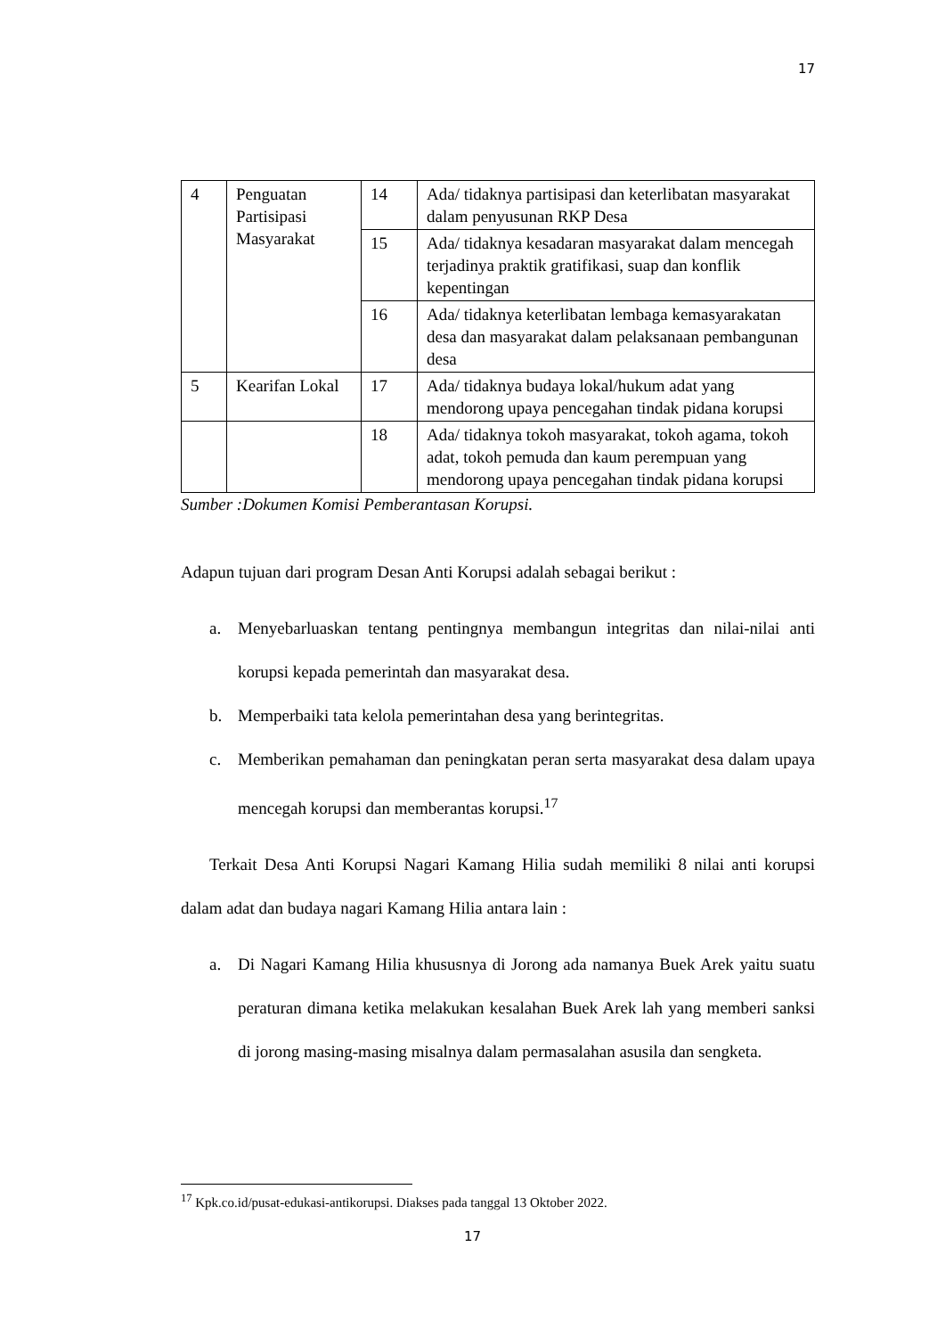17
| 4 | Penguatan Partisipasi Masyarakat | 14 | Ada/ tidaknya partisipasi dan keterlibatan masyarakat dalam penyusunan RKP Desa |
| | | 15 | Ada/ tidaknya kesadaran masyarakat dalam mencegah terjadinya praktik gratifikasi, suap dan konflik kepentingan |
| | | 16 | Ada/ tidaknya keterlibatan lembaga kemasyarakatan desa dan masyarakat dalam pelaksanaan pembangunan desa |
| 5 | Kearifan Lokal | 17 | Ada/ tidaknya budaya lokal/hukum adat yang mendorong upaya pencegahan tindak pidana korupsi |
| | | 18 | Ada/ tidaknya tokoh masyarakat, tokoh agama, tokoh adat, tokoh pemuda dan kaum perempuan yang mendorong upaya pencegahan tindak pidana korupsi |
Sumber :Dokumen Komisi Pemberantasan Korupsi.
Adapun tujuan dari program Desan Anti Korupsi adalah sebagai berikut :
a. Menyebarluaskan tentang pentingnya membangun integritas dan nilai-nilai anti korupsi kepada pemerintah dan masyarakat desa.
b. Memperbaiki tata kelola pemerintahan desa yang berintegritas.
c. Memberikan pemahaman dan peningkatan peran serta masyarakat desa dalam upaya mencegah korupsi dan memberantas korupsi.<sup>17</sup>
Terkait Desa Anti Korupsi Nagari Kamang Hilia sudah memiliki 8 nilai anti korupsi dalam adat dan budaya nagari Kamang Hilia antara lain :
a. Di Nagari Kamang Hilia khususnya di Jorong ada namanya Buek Arek yaitu suatu peraturan dimana ketika melakukan kesalahan Buek Arek lah yang memberi sanksi di jorong masing-masing misalnya dalam permasalahan asusila dan sengketa.
<sup>17</sup> Kpk.co.id/pusat-edukasi-antikorupsi. Diakses pada tanggal 13 Oktober 2022.
17